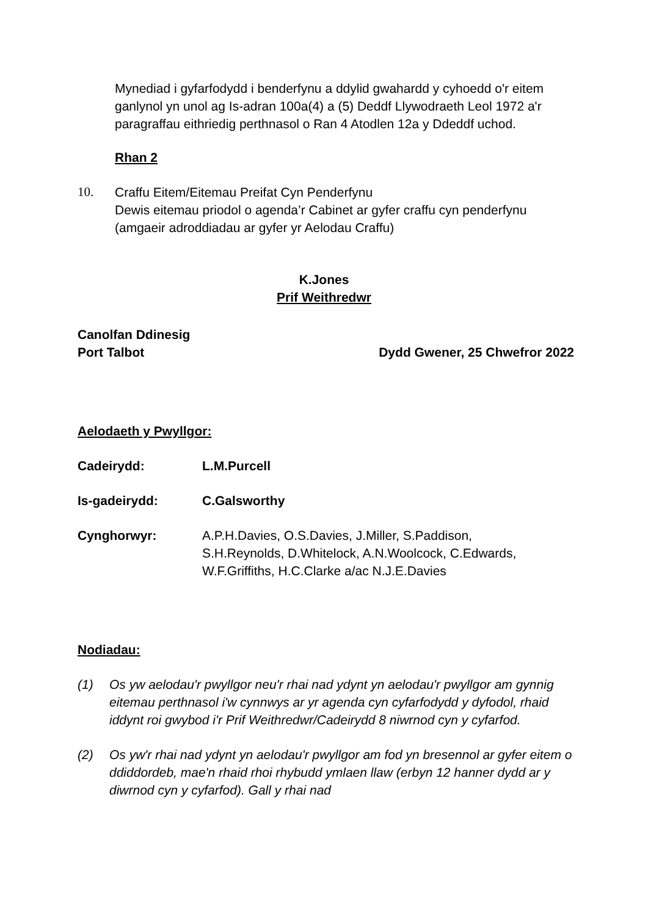Mynediad i gyfarfodydd i benderfynu a ddylid gwahardd y cyhoedd o'r eitem ganlynol yn unol ag Is-adran 100a(4) a (5) Deddf Llywodraeth Leol 1972 a'r paragraffau eithriedig perthnasol o Ran 4 Atodlen 12a y Ddeddf uchod.
Rhan 2
10. Craffu Eitem/Eitemau Preifat Cyn Penderfynu
Dewis eitemau priodol o agenda’r Cabinet ar gyfer craffu cyn penderfynu (amgaeir adroddiadau ar gyfer yr Aelodau Craffu)
K.Jones
Prif Weithredwr
Canolfan Ddinesig
Port Talbot Dydd Gwener, 25 Chwefror 2022
Aelodaeth y Pwyllgor:
Cadeirydd: L.M.Purcell
Is-gadeirydd: C.Galsworthy
Cynghorwyr: A.P.H.Davies, O.S.Davies, J.Miller, S.Paddison, S.H.Reynolds, D.Whitelock, A.N.Woolcock, C.Edwards, W.F.Griffiths, H.C.Clarke a/ac N.J.E.Davies
Nodiadau:
(1) Os yw aelodau'r pwyllgor neu'r rhai nad ydynt yn aelodau'r pwyllgor am gynnig eitemau perthnasol i'w cynnwys ar yr agenda cyn cyfarfodydd y dyfodol, rhaid iddynt roi gwybod i'r Prif Weithredwr/Cadeirydd 8 niwrnod cyn y cyfarfod.
(2) Os yw'r rhai nad ydynt yn aelodau'r pwyllgor am fod yn bresennol ar gyfer eitem o ddiddordeb, mae'n rhaid rhoi rhybudd ymlaen llaw (erbyn 12 hanner dydd ar y diwrnod cyn y cyfarfod). Gall y rhai nad